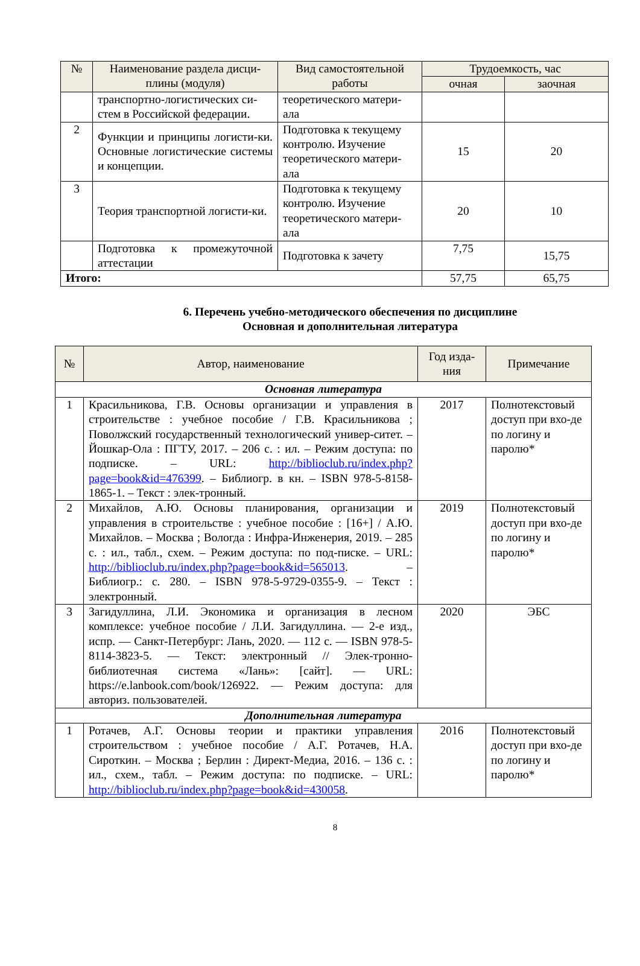| № | Наименование раздела дисци-плины (модуля) | Вид самостоятельной работы | Трудоемкость, час | |
| --- | --- | --- | --- | --- |
| | | | очная | заочная |
| | транспортно-логистических си-стем в Российской федерации. | теоретического матери-ала | | |
| 2 | Функции и принципы логисти-ки. Основные логистические системы и концепции. | Подготовка к текущему контролю. Изучение теоретического матери-ала | 15 | 20 |
| 3 | Теория транспортной логисти-ки. | Подготовка к текущему контролю. Изучение теоретического матери-ала | 20 | 10 |
| | Подготовка к промежуточной аттестации | Подготовка к зачету | 7,75 | 15,75 |
| Итого: | | | 57,75 | 65,75 |
6. Перечень учебно-методического обеспечения по дисциплине
Основная и дополнительная литература
| № | Автор, наименование | Год изда-ния | Примечание |
| --- | --- | --- | --- |
| Основная литература | | | |
| 1 | Красильникова, Г.В. Основы организации и управления в строительстве : учебное пособие / Г.В. Красильникова ; Поволжский государственный технологический универ-ситет. – Йошкар-Ола : ПГТУ, 2017. – 206 с. : ил. – Режим доступа: по подписке. – URL: http://biblioclub.ru/index.php?page=book&id=476399 . – Библиогр. в кн. – ISBN 978-5-8158-1865-1. – Текст : элек-тронный. | 2017 | Полнотекстовый доступ при вхо-де по логину и паролю* |
| 2 | Михайлов, А.Ю. Основы планирования, организации и управления в строительстве : учебное пособие : [16+] / А.Ю. Михайлов. – Москва ; Вологда : Инфра-Инженерия, 2019. – 285 с. : ил., табл., схем. – Режим доступа: по под-писке. – URL: http://biblioclub.ru/index.php?page=book&id=565013 . – Библиогр.: с. 280. – ISBN 978-5-9729-0355-9. – Текст : электронный. | 2019 | Полнотекстовый доступ при вхо-де по логину и паролю* |
| 3 | Загидуллина, Л.И. Экономика и организация в лесном комплексе: учебное пособие / Л.И. Загидуллина. — 2-е изд., испр. — Санкт-Петербург: Лань, 2020. — 112 с. — ISBN 978-5-8114-3823-5. — Текст: электронный // Элек-тронно-библиотечная система «Лань»: [сайт]. — URL: https://e.lanbook.com/book/126922. — Режим доступа: для авториз. пользователей. | 2020 | ЭБС |
| Дополнительная литература | | | |
| 1 | Ротачев, А.Г. Основы теории и практики управления строительством : учебное пособие / А.Г. Ротачев, Н.А. Сироткин. – Москва ; Берлин : Директ-Медиа, 2016. – 136 с. : ил., схем., табл. – Режим доступа: по подписке. – URL: http://biblioclub.ru/index.php?page=book&id=430058 . | 2016 | Полнотекстовый доступ при вхо-де по логину и паролю* |
8